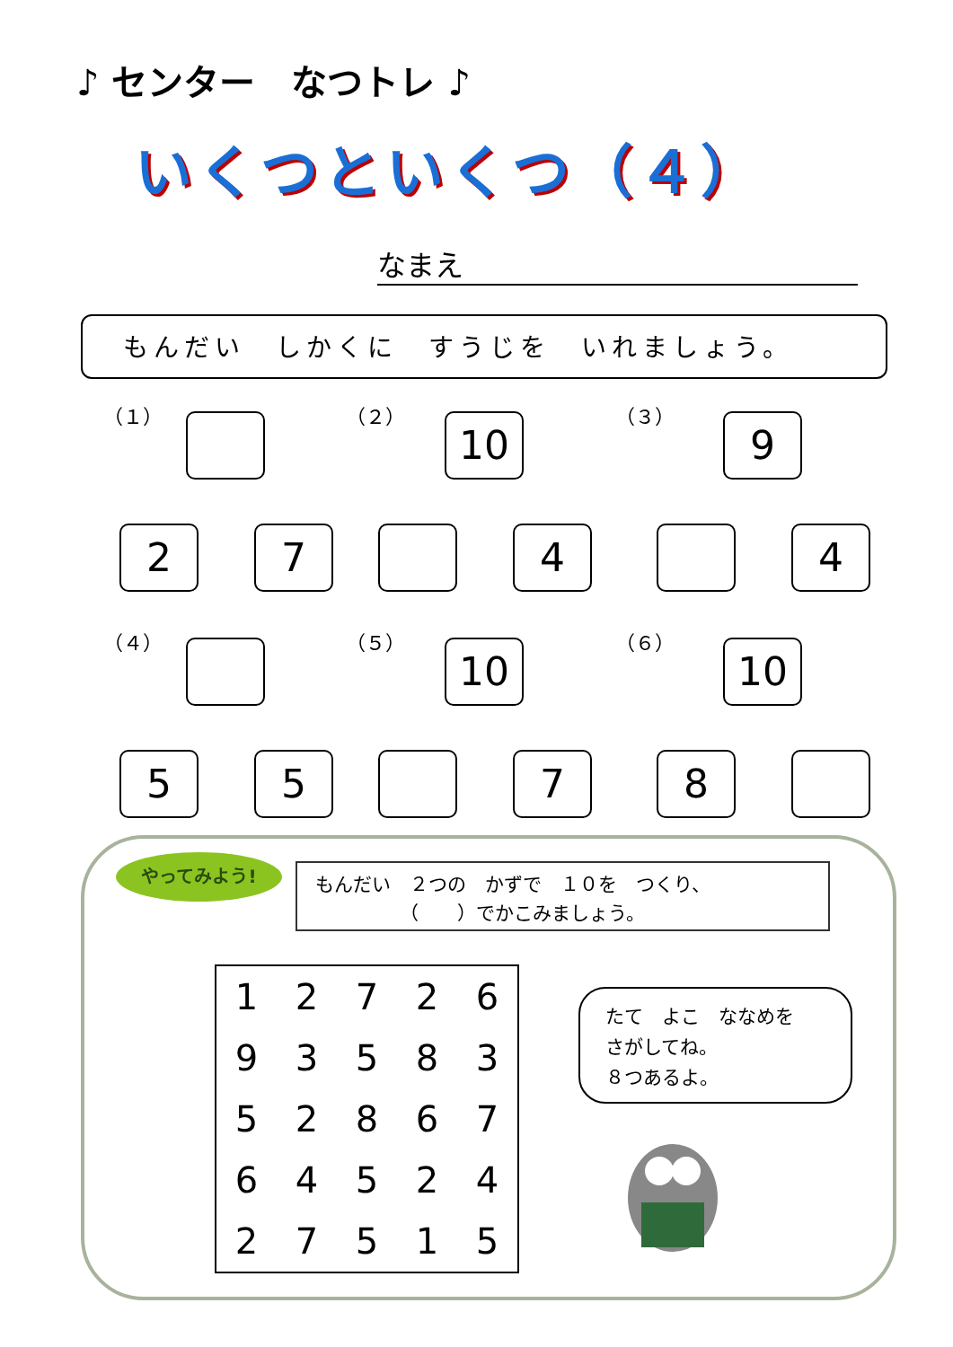♪ センター　なつトレ ♪
いくつといくつ（４）
なまえ
もんだい　しかくに　すうじを　いれましょう。
（１）
2 7
（２）
10
4
（３）
9
4
（４）
5 5
（５）
10
7
（６）
10
8
やってみよう!
もんだい　２つの　かずで　１０を　つくり、
　　　　　（　　）でかこみましょう。
| 1 | 2 | 7 | 2 | 6 |
| 9 | 3 | 5 | 8 | 3 |
| 5 | 2 | 8 | 6 | 7 |
| 6 | 4 | 5 | 2 | 4 |
| 2 | 7 | 5 | 1 | 5 |
たて　よこ　ななめを
さがしてね。
８つあるよ。